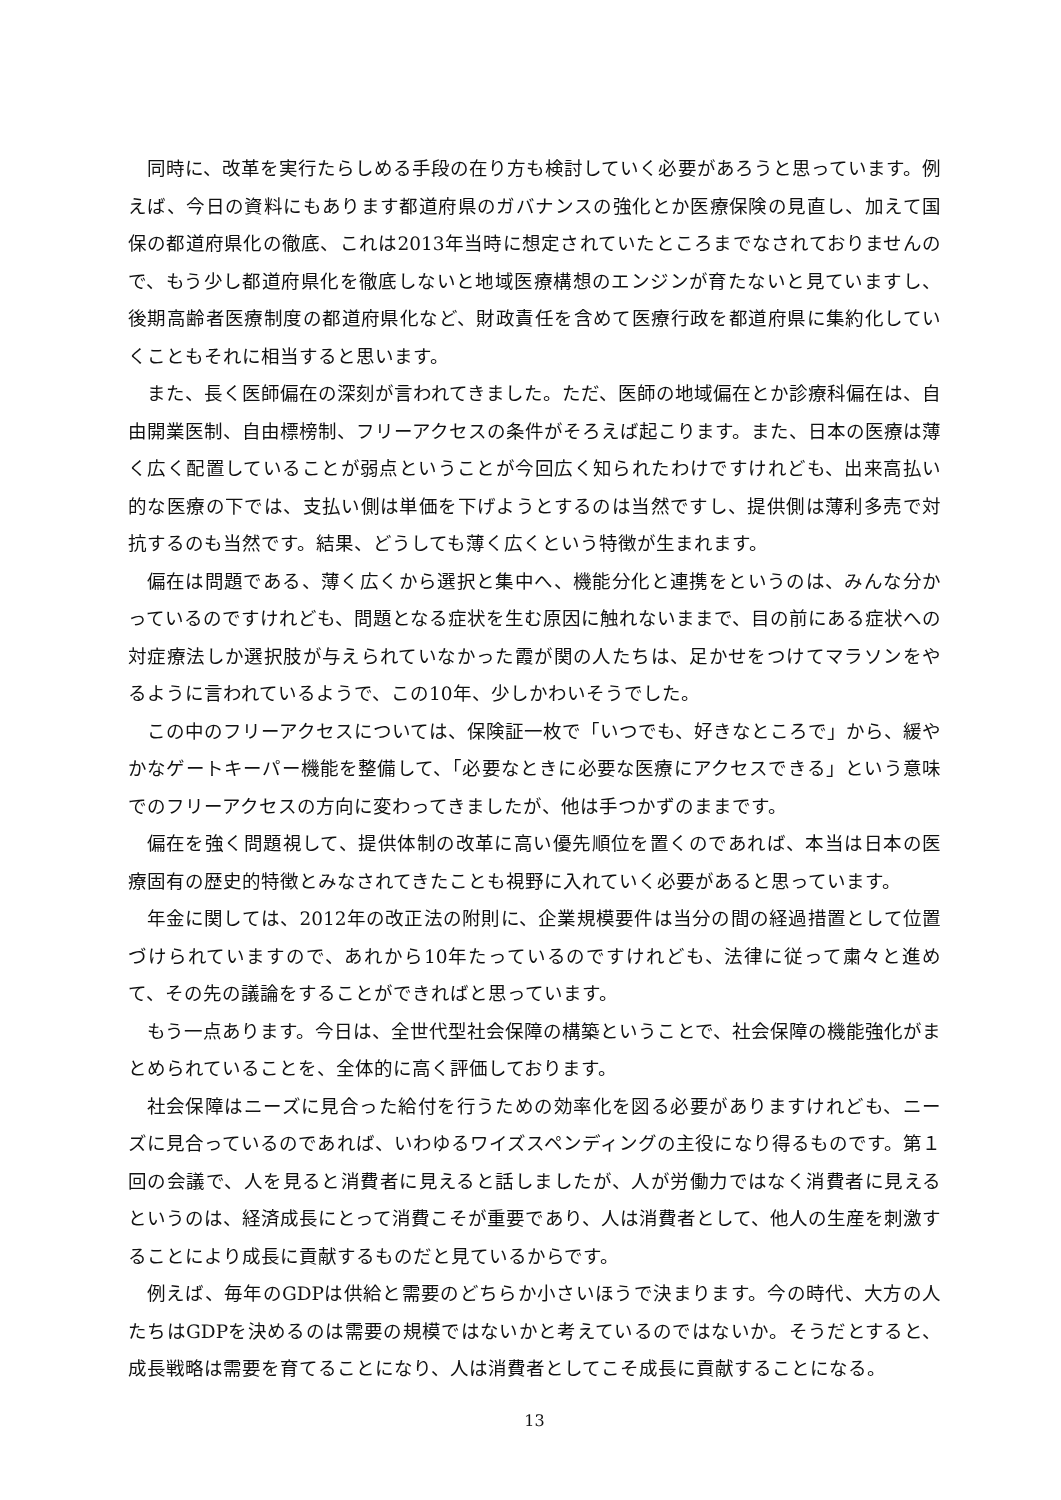同時に、改革を実行たらしめる手段の在り方も検討していく必要があろうと思っています。例えば、今日の資料にもあります都道府県のガバナンスの強化とか医療保険の見直し、加えて国保の都道府県化の徹底、これは2013年当時に想定されていたところまでなされておりませんので、もう少し都道府県化を徹底しないと地域医療構想のエンジンが育たないと見ていますし、後期高齢者医療制度の都道府県化など、財政責任を含めて医療行政を都道府県に集約化していくこともそれに相当すると思います。
また、長く医師偏在の深刻が言われてきました。ただ、医師の地域偏在とか診療科偏在は、自由開業医制、自由標榜制、フリーアクセスの条件がそろえば起こります。また、日本の医療は薄く広く配置していることが弱点ということが今回広く知られたわけですけれども、出来高払い的な医療の下では、支払い側は単価を下げようとするのは当然ですし、提供側は薄利多売で対抗するのも当然です。結果、どうしても薄く広くという特徴が生まれます。
偏在は問題である、薄く広くから選択と集中へ、機能分化と連携をというのは、みんな分かっているのですけれども、問題となる症状を生む原因に触れないままで、目の前にある症状への対症療法しか選択肢が与えられていなかった霞が関の人たちは、足かせをつけてマラソンをやるように言われているようで、この10年、少しかわいそうでした。
この中のフリーアクセスについては、保険証一枚で「いつでも、好きなところで」から、緩やかなゲートキーパー機能を整備して、「必要なときに必要な医療にアクセスできる」という意味でのフリーアクセスの方向に変わってきましたが、他は手つかずのままです。
偏在を強く問題視して、提供体制の改革に高い優先順位を置くのであれば、本当は日本の医療固有の歴史的特徴とみなされてきたことも視野に入れていく必要があると思っています。
年金に関しては、2012年の改正法の附則に、企業規模要件は当分の間の経過措置として位置づけられていますので、あれから10年たっているのですけれども、法律に従って粛々と進めて、その先の議論をすることができればと思っています。
もう一点あります。今日は、全世代型社会保障の構築ということで、社会保障の機能強化がまとめられていることを、全体的に高く評価しております。
社会保障はニーズに見合った給付を行うための効率化を図る必要がありますけれども、ニーズに見合っているのであれば、いわゆるワイズスペンディングの主役になり得るものです。第１回の会議で、人を見ると消費者に見えると話しましたが、人が労働力ではなく消費者に見えるというのは、経済成長にとって消費こそが重要であり、人は消費者として、他人の生産を刺激することにより成長に貢献するものだと見ているからです。
例えば、毎年のGDPは供給と需要のどちらか小さいほうで決まります。今の時代、大方の人たちはGDPを決めるのは需要の規模ではないかと考えているのではないか。そうだとすると、成長戦略は需要を育てることになり、人は消費者としてこそ成長に貢献することになる。
13